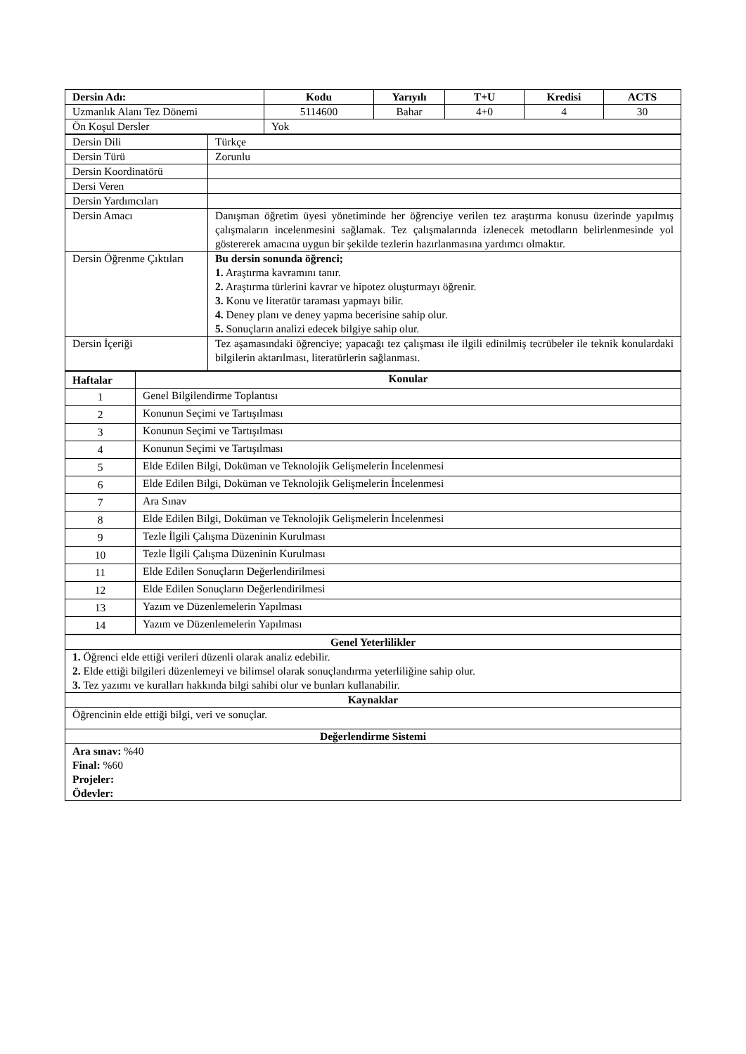| Dersin Adı: | Kodu | Yarıyılı | T+U | Kredisi | ACTS |
| --- | --- | --- | --- | --- | --- |
| Uzmanlık Alanı Tez Dönemi | 5114600 | Bahar | 4+0 | 4 | 30 |
| Ön Koşul Dersler | Yok | | | | |
| Dersin Dili | Türkçe |
| Dersin Türü | Zorunlu |
| Dersin Koordinatörü | |
| Dersi Veren | |
| Dersin Yardımcıları | |
| Dersin Amacı | Danışman öğretim üyesi yönetiminde her öğrenciye verilen tez araştırma konusu üzerinde yapılmış çalışmaların incelenmesini sağlamak. Tez çalışmalarında izlenecek metodların belirlenmesinde yol göstererek amacına uygun bir şekilde tezlerin hazırlanmasına yardımcı olmaktır. |
| Dersin Öğrenme Çıktıları | Bu dersin sonunda öğrenci; 1. Araştırma kavramını tanır. 2. Araştırma türlerini kavrar ve hipotez oluşturmayı öğrenir. 3. Konu ve literatür taraması yapmayı bilir. 4. Deney planı ve deney yapma becerisine sahip olur. 5. Sonuçların analizi edecek bilgiye sahip olur. |
| Dersin İçeriği | Tez aşamasındaki öğrenciye; yapacağı tez çalışması ile ilgili edinilmiş tecrübeler ile teknik konulardaki bilgilerin aktarılması, literatürlerin sağlanması. |
| Haftalar | Konular |
| --- | --- |
| 1 | Genel Bilgilendirme Toplantısı |
| 2 | Konunun Seçimi ve Tartışılması |
| 3 | Konunun Seçimi ve Tartışılması |
| 4 | Konunun Seçimi ve Tartışılması |
| 5 | Elde Edilen Bilgi, Doküman ve Teknolojik Gelişmelerin İncelenmesi |
| 6 | Elde Edilen Bilgi, Doküman ve Teknolojik Gelişmelerin İncelenmesi |
| 7 | Ara Sınav |
| 8 | Elde Edilen Bilgi, Doküman ve Teknolojik Gelişmelerin İncelenmesi |
| 9 | Tezle İlgili Çalışma Düzeninin Kurulması |
| 10 | Tezle İlgili Çalışma Düzeninin Kurulması |
| 11 | Elde Edilen Sonuçların Değerlendirilmesi |
| 12 | Elde Edilen Sonuçların Değerlendirilmesi |
| 13 | Yazım ve Düzenlemelerin Yapılması |
| 14 | Yazım ve Düzenlemelerin Yapılması |
| Genel Yeterlilikler |
| --- |
| 1. Öğrenci elde ettiği verileri düzenli olarak analiz edebilir. 2. Elde ettiği bilgileri düzenlemeyi ve bilimsel olarak sonuçlandırma yeterliliğine sahip olur. 3. Tez yazımı ve kuralları hakkında bilgi sahibi olur ve bunları kullanabilir. |
| Kaynaklar |
| Öğrencinin elde ettiği bilgi, veri ve sonuçlar. |
| Değerlendirme Sistemi |
| Ara sınav: %40 Final: %60 Projeler: Ödevler: |